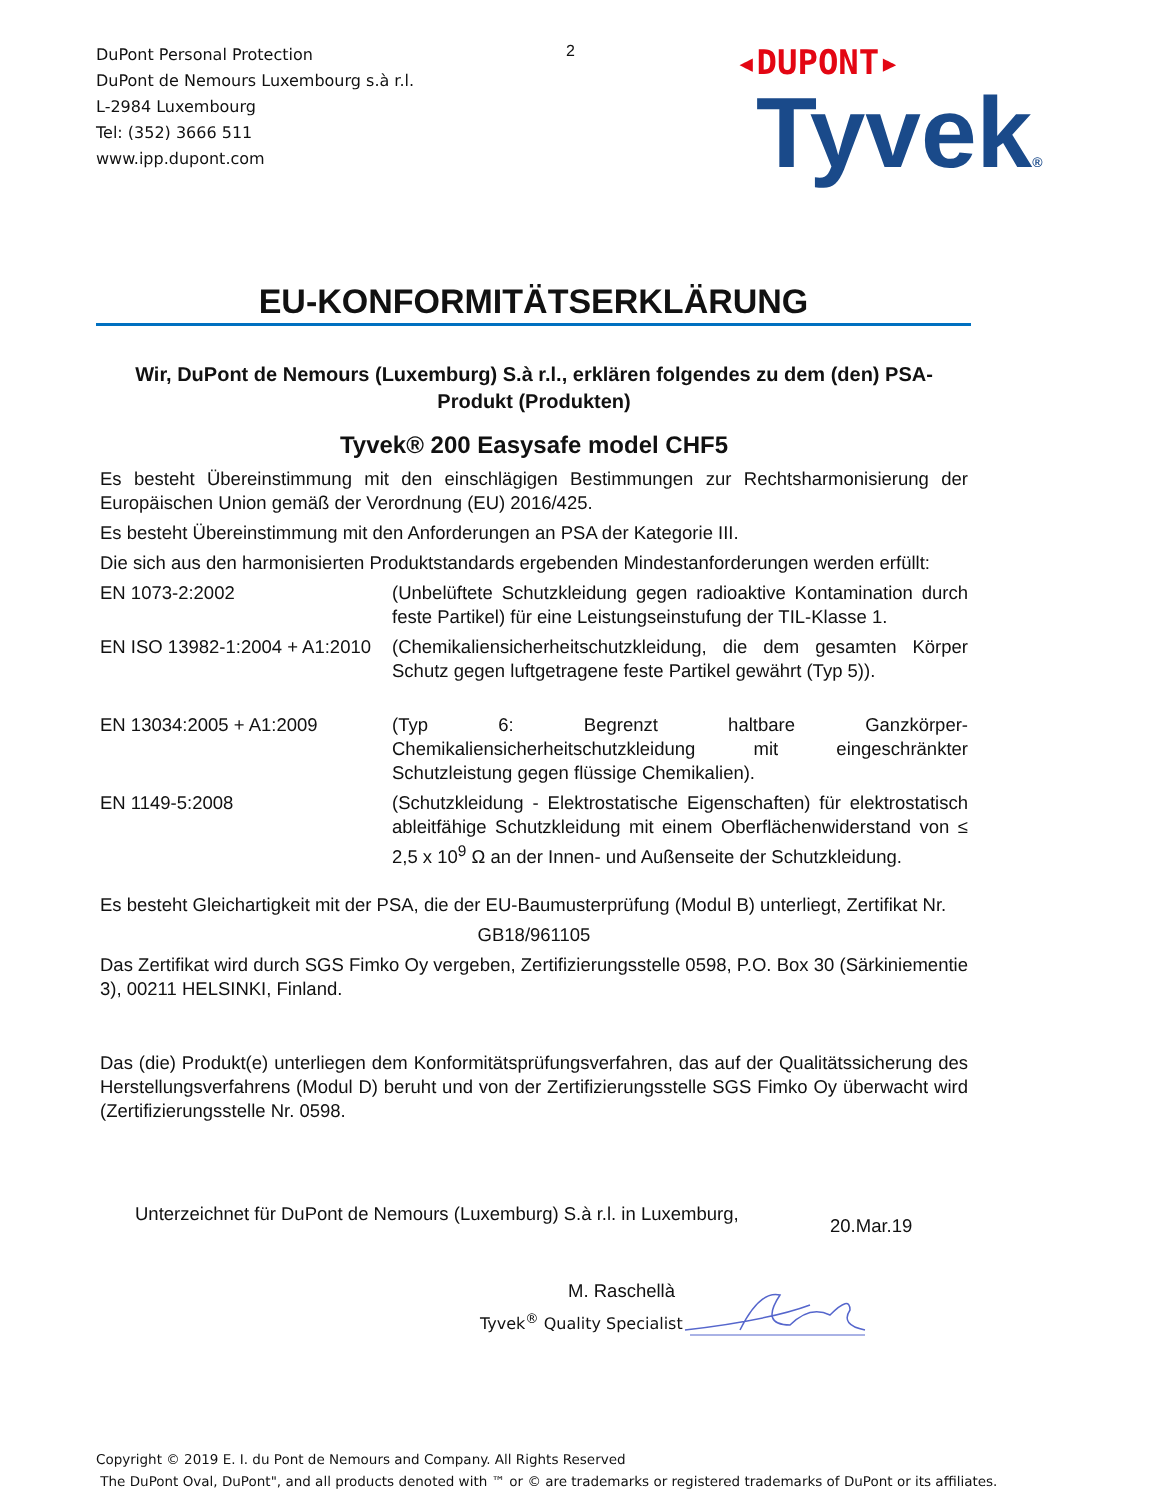DuPont Personal Protection
DuPont de Nemours Luxembourg s.à r.l.
L-2984 Luxembourg
Tel: (352) 3666 511
www.ipp.dupont.com
2
◂DUPONT▸
Tyvek®
EU-KONFORMITÄTSERKLÄRUNG
Wir, DuPont de Nemours (Luxemburg) S.à r.l., erklären folgendes zu dem (den) PSA-Produkt (Produkten)
Tyvek® 200 Easysafe model CHF5
Es besteht Übereinstimmung mit den einschlägigen Bestimmungen zur Rechtsharmonisierung der Europäischen Union gemäß der Verordnung (EU) 2016/425.
Es besteht Übereinstimmung mit den Anforderungen an PSA der Kategorie III.
Die sich aus den harmonisierten Produktstandards ergebenden Mindestanforderungen werden erfüllt:
EN 1073-2:2002 (Unbelüftete Schutzkleidung gegen radioaktive Kontamination durch feste Partikel) für eine Leistungseinstufung der TIL-Klasse 1.
EN ISO 13982-1:2004 + A1:2010
(Chemikaliensicherheitschutzkleidung, die dem gesamten Körper Schutz gegen luftgetragene feste Partikel gewährt (Typ 5)).
EN 13034:2005 + A1:2009 (Typ 6: Begrenzt haltbare Ganzkörper-Chemikaliensicherheitschutzkleidung mit eingeschränkter Schutzleistung gegen flüssige Chemikalien).
EN 1149-5:2008 (Schutzkleidung - Elektrostatische Eigenschaften) für elektrostatisch ableitfähige Schutzkleidung mit einem Oberflächenwiderstand von ≤ 2,5 x 10<sup>9</sup> Ω an der Innen- und Außenseite der Schutzkleidung.
Es besteht Gleichartigkeit mit der PSA, die der EU-Baumusterprüfung (Modul B) unterliegt, Zertifikat Nr.
GB18/961105
Das Zertifikat wird durch SGS Fimko Oy vergeben, Zertifizierungsstelle 0598, P.O. Box 30 (Särkiniementie 3), 00211 HELSINKI, Finland.
Das (die) Produkt(e) unterliegen dem Konformitätsprüfungsverfahren, das auf der Qualitätssicherung des Herstellungsverfahrens (Modul D) beruht und von der Zertifizierungsstelle SGS Fimko Oy überwacht wird (Zertifizierungsstelle Nr. 0598.
Unterzeichnet für DuPont de Nemours (Luxemburg) S.à r.l. in Luxemburg,
20.Mar.19
M. Raschellà
Tyvek<sup>®</sup> Quality Specialist
Copyright © 2019 E. I. du Pont de Nemours and Company. All Rights Reserved
The DuPont Oval, DuPont", and all products denoted with ™ or © are trademarks or registered trademarks of DuPont or its affiliates.